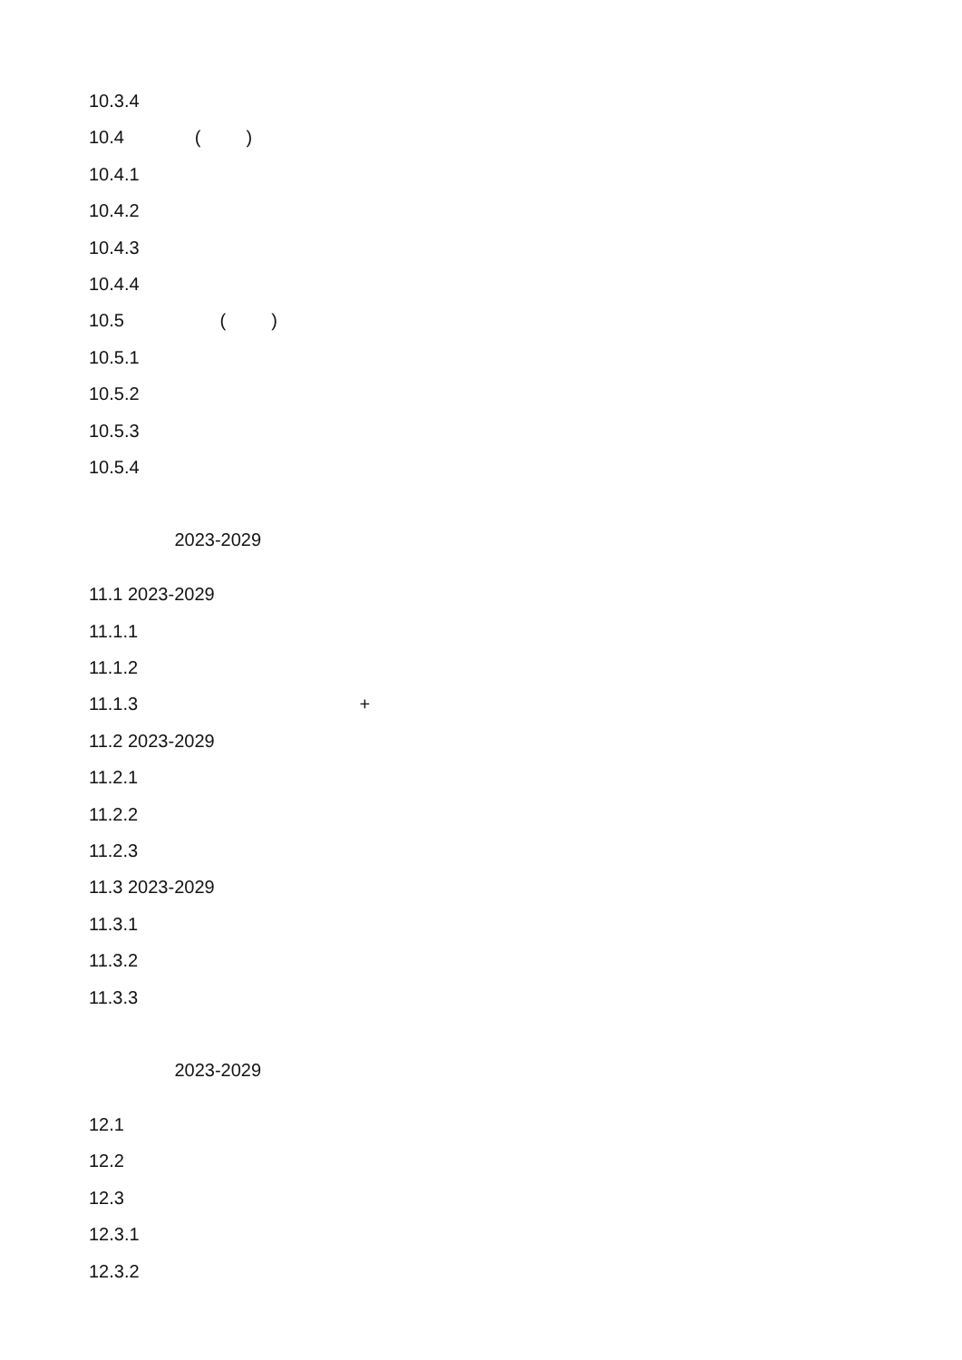10.3.4
10.4 ( )
10.4.1
10.4.2
10.4.3
10.4.4
10.5 ( )
10.5.1
10.5.2
10.5.3
10.5.4
2023-2029
11.1 2023-2029
11.1.1
11.1.2
11.1.3 +
11.2 2023-2029
11.2.1
11.2.2
11.2.3
11.3 2023-2029
11.3.1
11.3.2
11.3.3
2023-2029
12.1
12.2
12.3
12.3.1
12.3.2